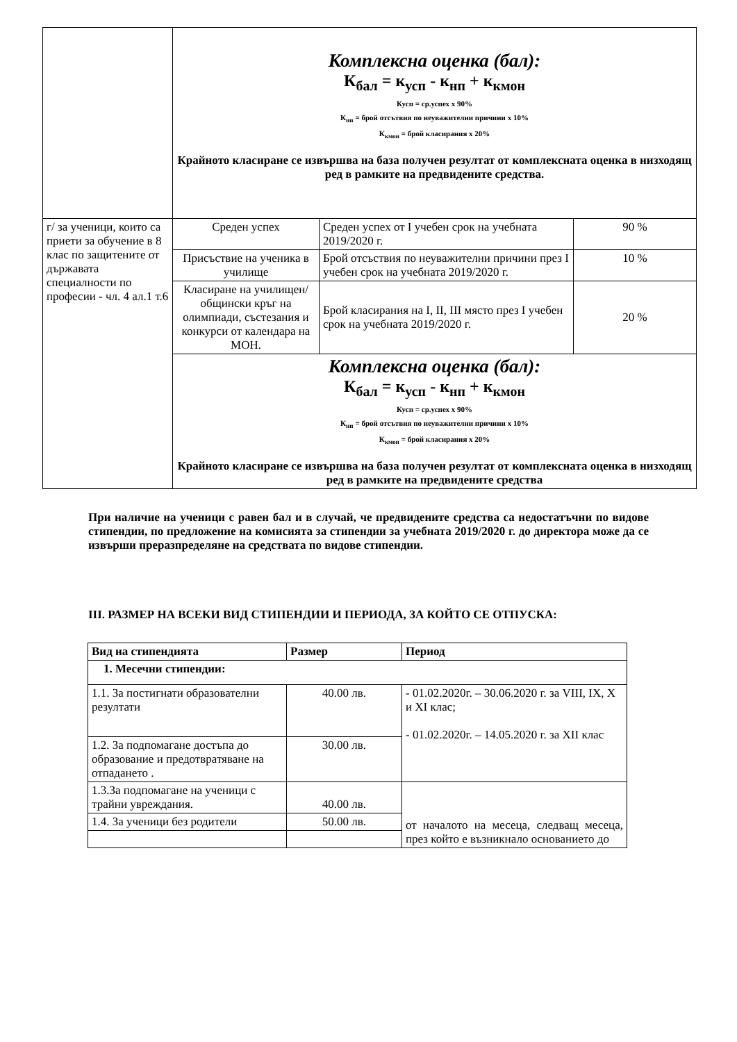| | Комплексна оценка (бал): К<sub>бал</sub> = к<sub>усп</sub> - к<sub>нп</sub> + к<sub>кмон</sub> Кусп = ср.успех х 90% К<sub>нп</sub> = брой отсътвия по неуважителни причини х 10% К<sub>кмон</sub> = брой класирания х 20% Крайното класиране се извършва на база получен резултат от комплексната оценка в низходящ ред в рамките на предвидените средства. | | |
| г/ за ученици, които са приети за обучение в 8 клас по защитените от държавата специалности по професии - чл. 4 ал.1 т.6 | Среден успех | Среден успех от I учебен срок на учебната 2019/2020 г. | 90 % |
| | Присъствие на ученика в училище | Брой отсъствия по неуважителни причини през I учебен срок на учебната 2019/2020 г. | 10 % |
| | Класиране на училищен/общински кръг на олимпиади, състезания и конкурси от календара на МОН. | Брой класирания на I, II, III място през I учебен срок на учебната 2019/2020 г. | 20 % |
| | Комплексна оценка (бал): К<sub>бал</sub> = к<sub>усп</sub> - к<sub>нп</sub> + к<sub>кмон</sub> Кусп = ср.успех х 90% К<sub>нп</sub> = брой отсътвия по неуважителни причини х 10% К<sub>кмон</sub> = брой класирания х 20% Крайното класиране се извършва на база получен резултат от комплексната оценка в низходящ ред в рамките на предвидените средства | | |
При наличие на ученици с равен бал и в случай, че предвидените средства са недостатъчни по видове стипендии, по предложение на комисията за стипендии за учебната 2019/2020 г. до директора може да се извърши преразпределяне на средствата по видове стипендии.
III. РАЗМЕР НА ВСЕКИ ВИД СТИПЕНДИИ И ПЕРИОДА, ЗА КОЙТО СЕ ОТПУСКА:
| Вид на стипендията | Размер | Период |
| --- | --- | --- |
| 1. Месечни стипендии: | | |
| 1.1. За постигнати образователни резултати | 40.00 лв. | - 01.02.2020г. – 30.06.2020 г. за VIII, IX, X и XI клас; - 01.02.2020г. – 14.05.2020 г. за XII клас |
| 1.2. За подпомагане достъпа до образование и предотвратяване на отпадането . | 30.00 лв. | |
| 1.3.За подпомагане на ученици с трайни увреждания. | 40.00 лв. | от началото на месеца, следващ месеца, през който е възникнало основанието до |
| 1.4. За ученици без родители | 50.00 лв. | |